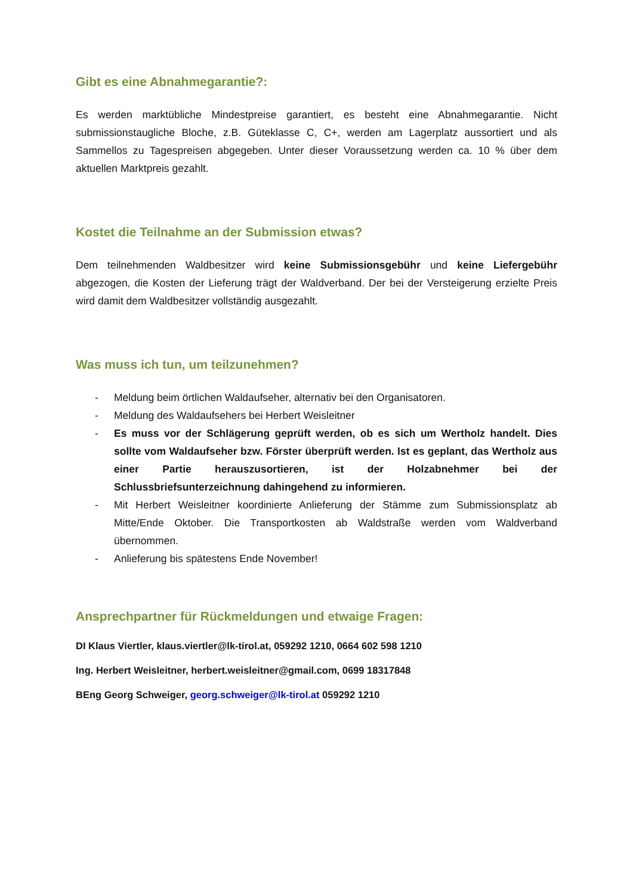Gibt es eine Abnahmegarantie?:
Es werden marktübliche Mindestpreise garantiert, es besteht eine Abnahmegarantie. Nicht submissionstaugliche Bloche, z.B. Güteklasse C, C+, werden am Lagerplatz aussortiert und als Sammellos zu Tagespreisen abgegeben. Unter dieser Voraussetzung werden ca. 10 % über dem aktuellen Marktpreis gezahlt.
Kostet die Teilnahme an der Submission etwas?
Dem teilnehmenden Waldbesitzer wird keine Submissionsgebühr und keine Liefergebühr abgezogen, die Kosten der Lieferung trägt der Waldverband. Der bei der Versteigerung erzielte Preis wird damit dem Waldbesitzer vollständig ausgezahlt.
Was muss ich tun, um teilzunehmen?
- Meldung beim örtlichen Waldaufseher, alternativ bei den Organisatoren.
- Meldung des Waldaufsehers bei Herbert Weisleitner
- Es muss vor der Schlägerung geprüft werden, ob es sich um Wertholz handelt. Dies sollte vom Waldaufseher bzw. Förster überprüft werden. Ist es geplant, das Wertholz aus einer Partie herauszusortieren, ist der Holzabnehmer bei der Schlussbriefsunterzeichnung dahingehend zu informieren.
- Mit Herbert Weisleitner koordinierte Anlieferung der Stämme zum Submissionsplatz ab Mitte/Ende Oktober. Die Transportkosten ab Waldstraße werden vom Waldverband übernommen.
- Anlieferung bis spätestens Ende November!
Ansprechpartner für Rückmeldungen und etwaige Fragen:
DI Klaus Viertler, klaus.viertler@lk-tirol.at, 059292 1210, 0664 602 598 1210
Ing. Herbert Weisleitner, herbert.weisleitner@gmail.com, 0699 18317848
BEng Georg Schweiger, georg.schweiger@lk-tirol.at 059292 1210